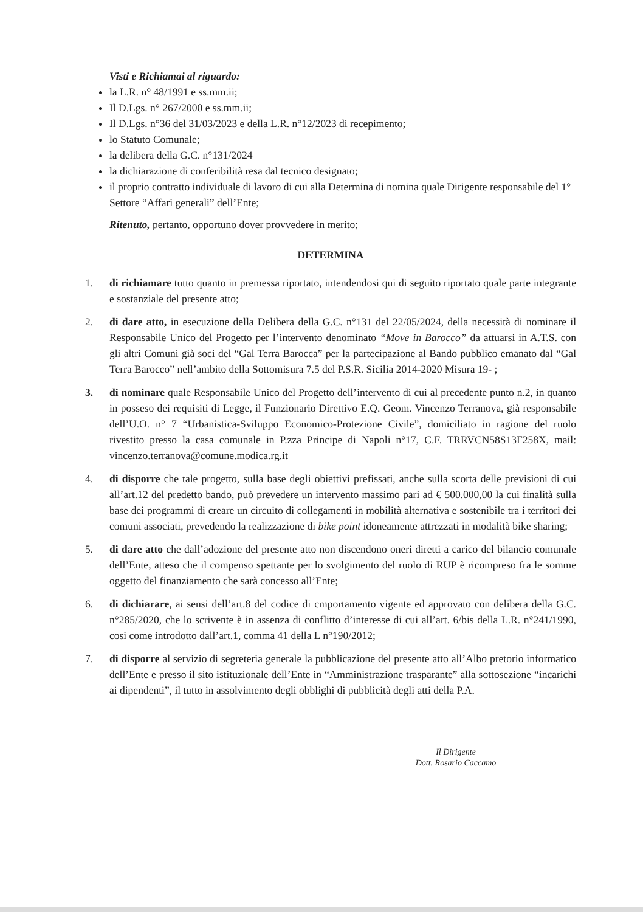Visti e Richiamai al riguardo:
la L.R. n° 48/1991 e ss.mm.ii;
Il D.Lgs. n° 267/2000 e ss.mm.ii;
Il D.Lgs. n°36 del 31/03/2023 e della L.R. n°12/2023 di recepimento;
lo Statuto Comunale;
la delibera della G.C. n°131/2024
la dichiarazione di conferibilità resa dal tecnico designato;
il proprio contratto individuale di lavoro di cui alla Determina di nomina quale Dirigente responsabile del 1° Settore “Affari generali” dell’Ente;
Ritenuto, pertanto, opportuno dover provvedere in merito;
DETERMINA
1. di richiamare tutto quanto in premessa riportato, intendendosi qui di seguito riportato quale parte integrante e sostanziale del presente atto;
2. di dare atto, in esecuzione della Delibera della G.C. n°131 del 22/05/2024, della necessità di nominare il Responsabile Unico del Progetto per l’intervento denominato “Move in Barocco” da attuarsi in A.T.S. con gli altri Comuni già soci del “Gal Terra Barocca” per la partecipazione al Bando pubblico emanato dal “Gal Terra Barocco” nell’ambito della Sottomisura 7.5 del P.S.R. Sicilia 2014-2020 Misura 19- ;
3. di nominare quale Responsabile Unico del Progetto dell’intervento di cui al precedente punto n.2, in quanto in posseso dei requisiti di Legge, il Funzionario Direttivo E.Q. Geom. Vincenzo Terranova, già responsabile dell’U.O. n° 7 “Urbanistica-Sviluppo Economico-Protezione Civile”, domiciliato in ragione del ruolo rivestito presso la casa comunale in P.zza Principe di Napoli n°17, C.F. TRRVCN58S13F258X, mail: vincenzo.terranova@comune.modica.rg.it
4. di disporre che tale progetto, sulla base degli obiettivi prefissati, anche sulla scorta delle previsioni di cui all’art.12 del predetto bando, può prevedere un intervento massimo pari ad € 500.000,00 la cui finalità sulla base dei programmi di creare un circuito di collegamenti in mobilità alternativa e sostenibile tra i territori dei comuni associati, prevedendo la realizzazione di bike point idoneamente attrezzati in modalità bike sharing;
5. di dare atto che dall’adozione del presente atto non discendono oneri diretti a carico del bilancio comunale dell’Ente, atteso che il compenso spettante per lo svolgimento del ruolo di RUP è ricompreso fra le somme oggetto del finanziamento che sarà concesso all’Ente;
6. di dichiarare, ai sensi dell’art.8 del codice di cmportamento vigente ed approvato con delibera della G.C. n°285/2020, che lo scrivente è in assenza di conflitto d’interesse di cui all’art. 6/bis della L.R. n°241/1990, cosi come introdotto dall’art.1, comma 41 della L n°190/2012;
7. di disporre al servizio di segreteria generale la pubblicazione del presente atto all’Albo pretorio informatico dell’Ente e presso il sito istituzionale dell’Ente in “Amministrazione trasparante” alla sottosezione “incarichi ai dipendenti”, il tutto in assolvimento degli obblighi di pubblicità degli atti della P.A.
Il Dirigente
Dott. Rosario Caccamo